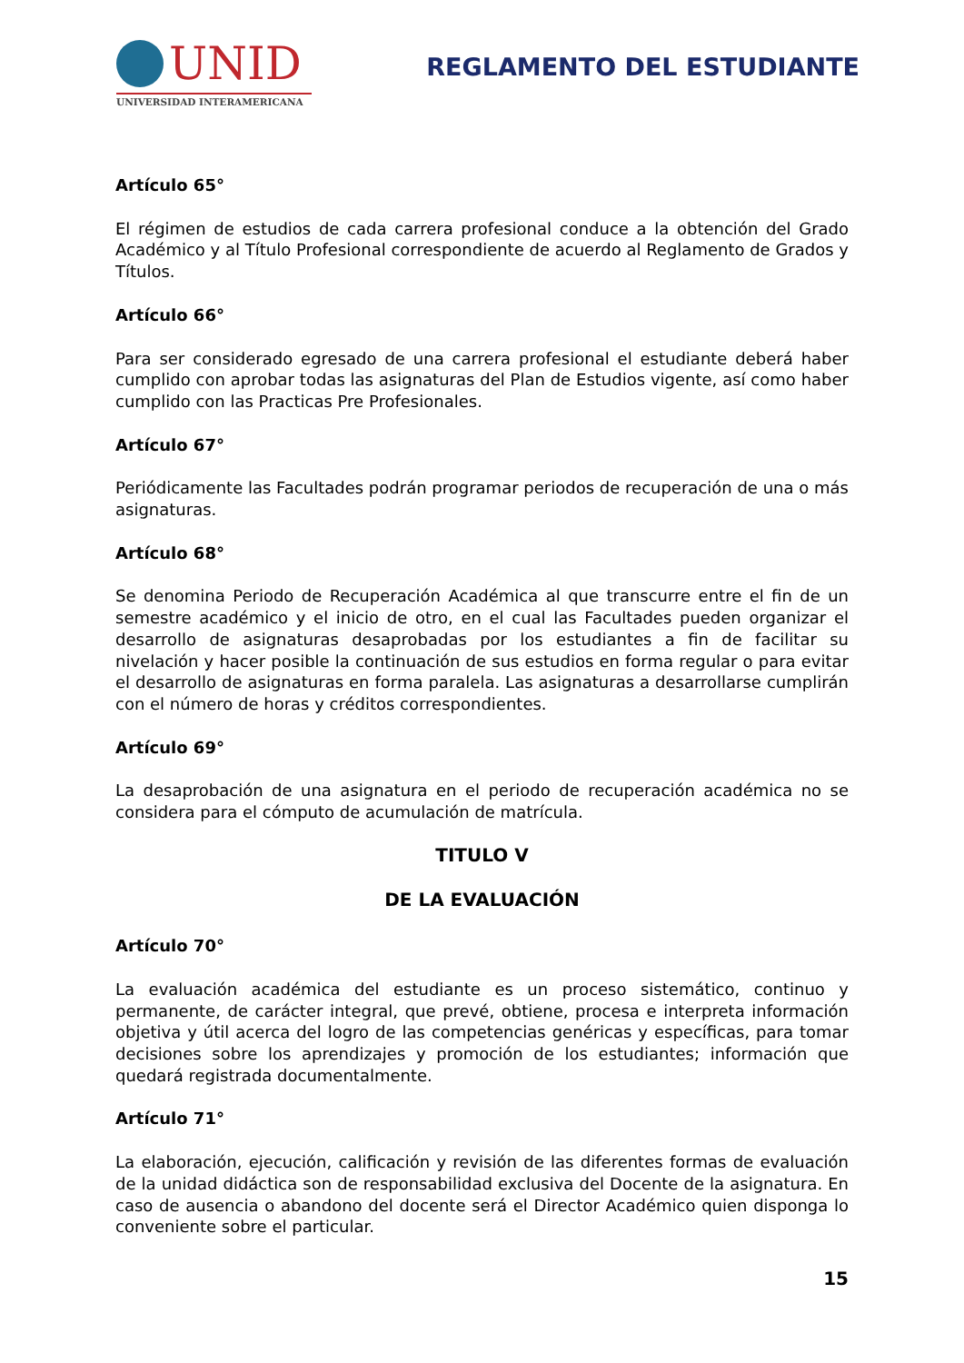UNID
UNIVERSIDAD INTERAMERICANA
REGLAMENTO DEL ESTUDIANTE
Artículo 65°
El régimen de estudios de cada carrera profesional conduce a la obtención del Grado Académico y al Título Profesional correspondiente de acuerdo al Reglamento de Grados y Títulos.
Artículo 66°
Para ser considerado egresado de una carrera profesional el estudiante deberá haber cumplido con aprobar todas las asignaturas del Plan de Estudios vigente, así como haber cumplido con las Practicas Pre Profesionales.
Artículo 67°
Periódicamente las Facultades podrán programar periodos de recuperación de una o más asignaturas.
Artículo 68°
Se denomina Periodo de Recuperación Académica al que transcurre entre el fin de un semestre académico y el inicio de otro, en el cual las Facultades pueden organizar el desarrollo de asignaturas desaprobadas por los estudiantes a fin de facilitar su nivelación y hacer posible la continuación de sus estudios en forma regular o para evitar el desarrollo de asignaturas en forma paralela. Las asignaturas a desarrollarse cumplirán con el número de horas y créditos correspondientes.
Artículo 69°
La desaprobación de una asignatura en el periodo de recuperación académica no se considera para el cómputo de acumulación de matrícula.
TITULO V
DE LA EVALUACIÓN
Artículo 70°
La evaluación académica del estudiante es un proceso sistemático, continuo y permanente, de carácter integral, que prevé, obtiene, procesa e interpreta información objetiva y útil acerca del logro de las competencias genéricas y específicas, para tomar decisiones sobre los aprendizajes y promoción de los estudiantes; información que quedará registrada documentalmente.
Artículo 71°
La elaboración, ejecución, calificación y revisión de las diferentes formas de evaluación de la unidad didáctica son de responsabilidad exclusiva del Docente de la asignatura. En caso de ausencia o abandono del docente será el Director Académico quien disponga lo conveniente sobre el particular.
15